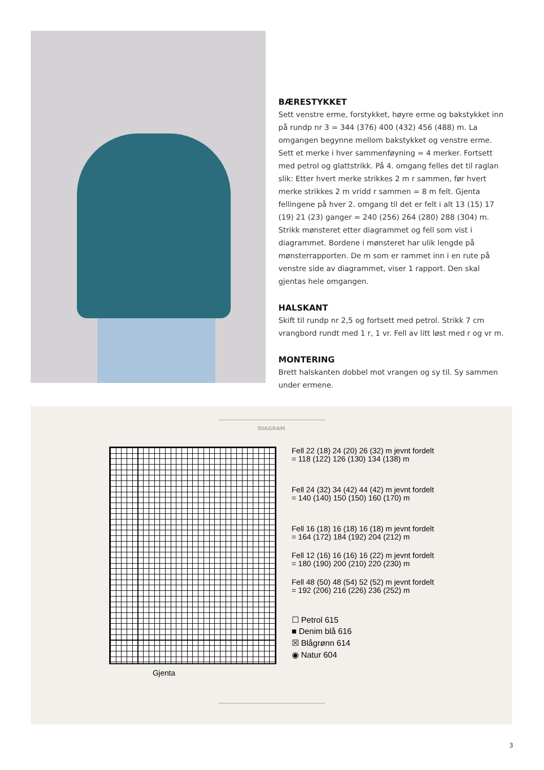BÆRESTYKKET
Sett venstre erme, forstykket, høyre erme og bakstykket inn på rundp nr 3 = 344 (376) 400 (432) 456 (488) m. La omgangen begynne mellom bakstykket og venstre erme. Sett et merke i hver sammenføyning = 4 merker. Fortsett med petrol og glattstrikk. På 4. omgang felles det til raglan slik: Etter hvert merke strikkes 2 m r sammen, før hvert merke strikkes 2 m vridd r sammen = 8 m felt. Gjenta fellingene på hver 2. omgang til det er felt i alt 13 (15) 17 (19) 21 (23) ganger = 240 (256) 264 (280) 288 (304) m. Strikk mønsteret etter diagrammet og fell som vist i diagrammet. Bordene i mønsteret har ulik lengde på mønsterrapporten. De m som er rammet inn i en rute på venstre side av diagrammet, viser 1 rapport. Den skal gjentas hele omgangen.
HALSKANT
Skift til rundp nr 2,5 og fortsett med petrol. Strikk 7 cm vrangbord rundt med 1 r, 1 vr. Fell av litt løst med r og vr m.
MONTERING
Brett halskanten dobbel mot vrangen og sy til. Sy sammen under ermene.
DIAGRAM
Gjenta
Fell 22 (18) 24 (20) 26 (32) m jevnt fordelt
= 118 (122) 126 (130) 134 (138) m
Fell 24 (32) 34 (42) 44 (42) m jevnt fordelt
= 140 (140) 150 (150) 160 (170) m
Fell 16 (18) 16 (18) 16 (18) m jevnt fordelt
= 164 (172) 184 (192) 204 (212) m
Fell 12 (16) 16 (16) 16 (22) m jevnt fordelt
= 180 (190) 200 (210) 220 (230) m
Fell 48 (50) 48 (54) 52 (52) m jevnt fordelt
= 192 (206) 216 (226) 236 (252) m
☐ Petrol 615
■ Denim blå 616
☒ Blågrønn 614
◉ Natur 604
3